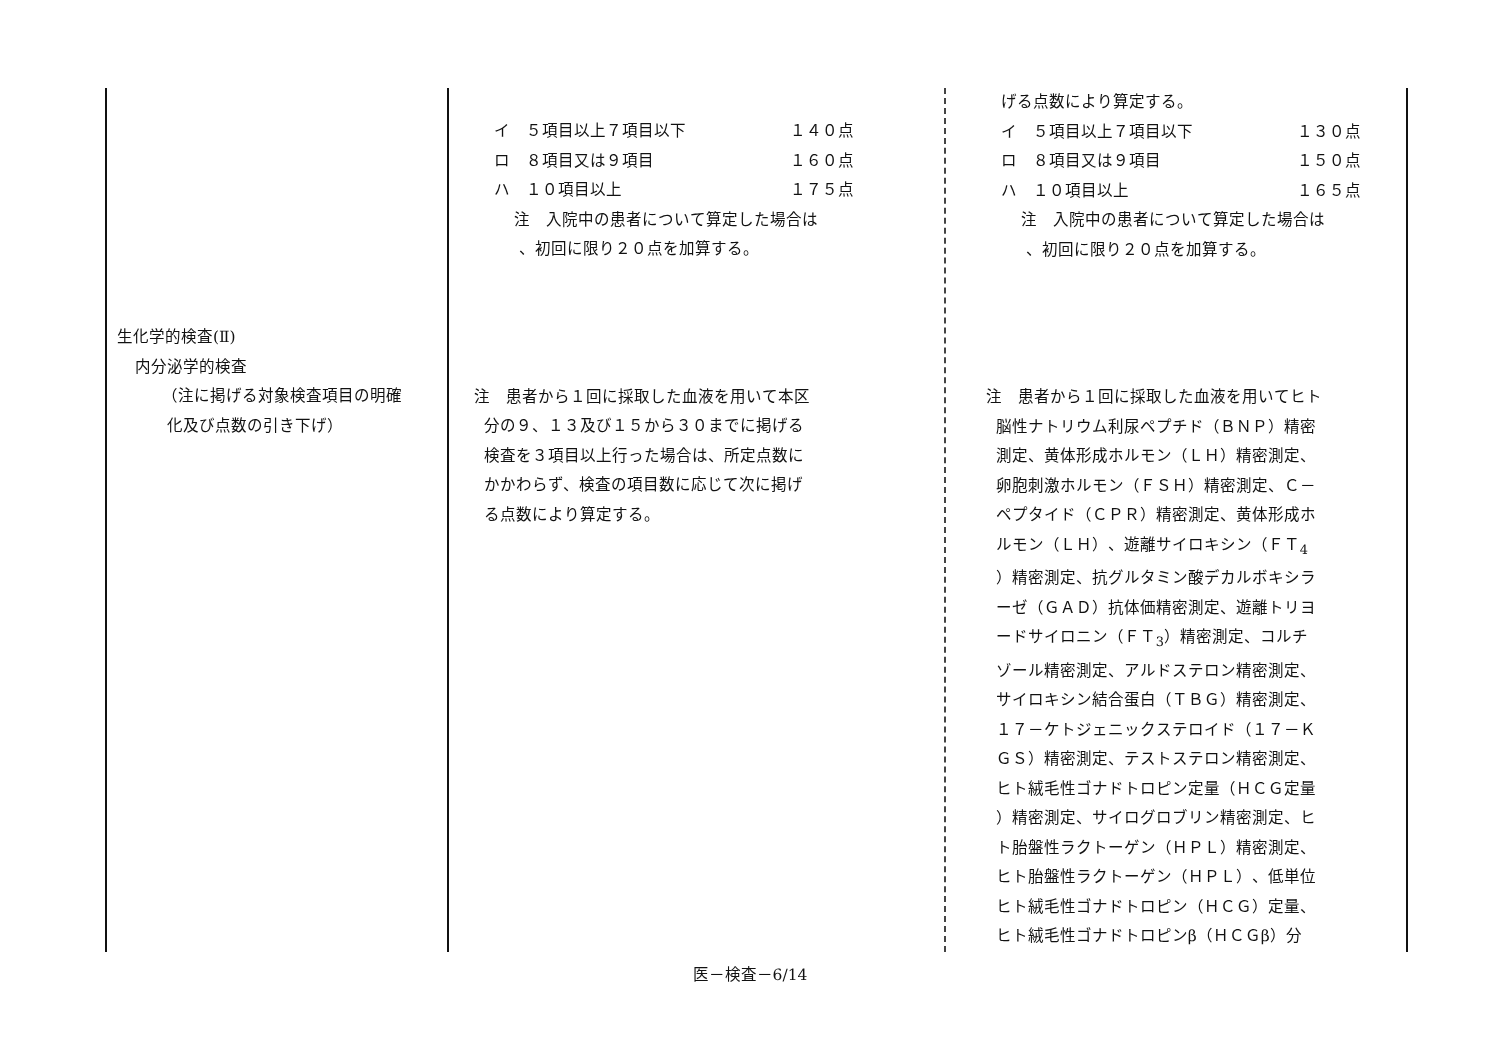| 生化学的検査(Ⅱ) 内分泌学的検査 （注に掲げる対象検査項目の明確 化及び点数の引き下げ） | イ ５項目以上７項目以下 １４０点 ロ ８項目又は９項目 １６０点 ハ １０項目以上 １７５点 注 入院中の患者について算定した場合は 、初回に限り２０点を加算する。 注 患者から１回に採取した血液を用いて本区 分の９、１３及び１５から３０までに掲げる 検査を３項目以上行った場合は、所定点数に かかわらず、検査の項目数に応じて次に掲げ る点数により算定する。 | げる点数により算定する。 イ ５項目以上７項目以下 １３０点 ロ ８項目又は９項目 １５０点 ハ １０項目以上 １６５点 注 入院中の患者について算定した場合は 、初回に限り２０点を加算する。 注 患者から１回に採取した血液を用いてヒト 脳性ナトリウム利尿ペプチド（ＢＮＰ）精密 測定、黄体形成ホルモン（ＬＨ）精密測定、 卵胞刺激ホルモン（ＦＳＨ）精密測定、Ｃ－ ペプタイド（ＣＰＲ）精密測定、黄体形成ホ ルモン（ＬＨ）、遊離サイロキシン（ＦＴ<sub>4</sub> ）精密測定、抗グルタミン酸デカルボキシラ ーゼ（ＧＡＤ）抗体価精密測定、遊離トリヨ ードサイロニン（ＦＴ<sub>3</sub>）精密測定、コルチ ゾール精密測定、アルドステロン精密測定、 サイロキシン結合蛋白（ＴＢＧ）精密測定、 １７－ケトジェニックステロイド（１７－Ｋ ＧＳ）精密測定、テストステロン精密測定、 ヒト絨毛性ゴナドトロピン定量（ＨＣＧ定量 ）精密測定、サイログロブリン精密測定、ヒ ト胎盤性ラクトーゲン（ＨＰＬ）精密測定、 ヒト胎盤性ラクトーゲン（ＨＰＬ）、低単位 ヒト絨毛性ゴナドトロピン（ＨＣＧ）定量、 ヒト絨毛性ゴナドトロピンβ（ＨＣＧβ）分 |
医－検査－6/14